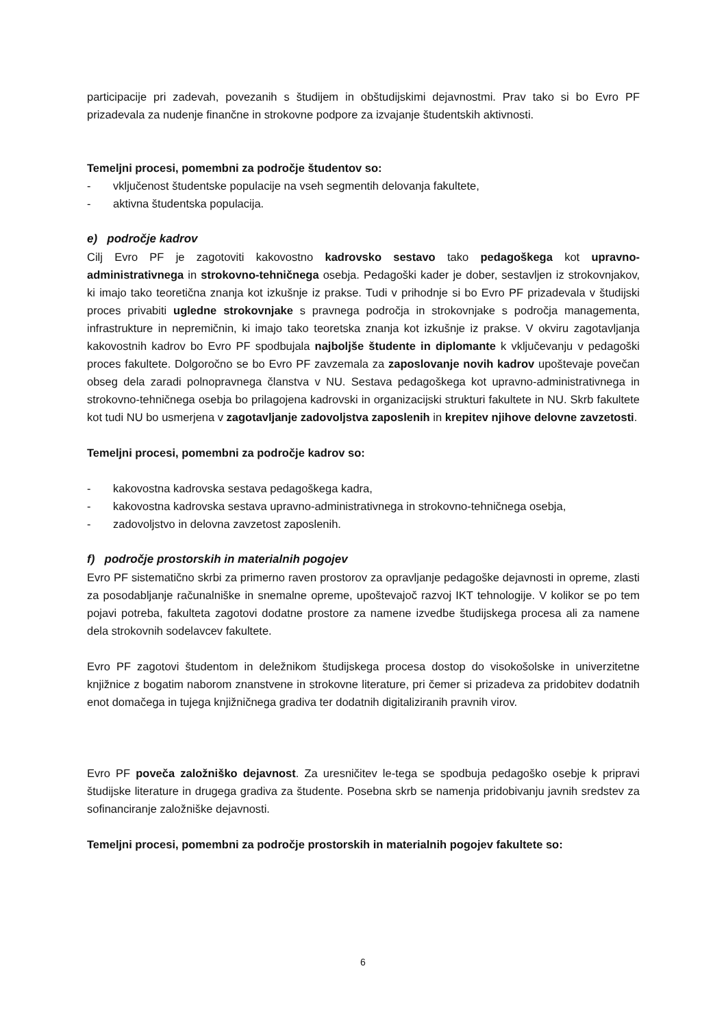participacije pri zadevah, povezanih s študijem in obštudijskimi dejavnostmi. Prav tako si bo Evro PF prizadevala za nudenje finančne in strokovne podpore za izvajanje študentskih aktivnosti.
Temeljni procesi, pomembni za področje študentov so:
- vključenost študentske populacije na vseh segmentih delovanja fakultete,
- aktivna študentska populacija.
e) področje kadrov
Cilj Evro PF je zagotoviti kakovostno kadrovsko sestavo tako pedagoškega kot upravno-administrativnega in strokovno-tehničnega osebja. Pedagoški kader je dober, sestavljen iz strokovnjakov, ki imajo tako teoretična znanja kot izkušnje iz prakse. Tudi v prihodnje si bo Evro PF prizadevala v študijski proces privabiti ugledne strokovnjake s pravnega področja in strokovnjake s področja managementa, infrastrukture in nepremičnin, ki imajo tako teoretska znanja kot izkušnje iz prakse. V okviru zagotavljanja kakovostnih kadrov bo Evro PF spodbujala najboljše študente in diplomante k vključevanju v pedagoški proces fakultete. Dolgoročno se bo Evro PF zavzemala za zaposlovanje novih kadrov upoštevaje povečan obseg dela zaradi polnopravnega članstva v NU. Sestava pedagoškega kot upravno-administrativnega in strokovno-tehničnega osebja bo prilagojena kadrovski in organizacijski strukturi fakultete in NU. Skrb fakultete kot tudi NU bo usmerjena v zagotavljanje zadovoljstva zaposlenih in krepitev njihove delovne zavzetosti.
Temeljni procesi, pomembni za področje kadrov so:
- kakovostna kadrovska sestava pedagoškega kadra,
- kakovostna kadrovska sestava upravno-administrativnega in strokovno-tehničnega osebja,
- zadovoljstvo in delovna zavzetost zaposlenih.
f) področje prostorskih in materialnih pogojev
Evro PF sistematično skrbi za primerno raven prostorov za opravljanje pedagoške dejavnosti in opreme, zlasti za posodabljanje računalniške in snemalne opreme, upoštevajoč razvoj IKT tehnologije. V kolikor se po tem pojavi potreba, fakulteta zagotovi dodatne prostore za namene izvedbe študijskega procesa ali za namene dela strokovnih sodelavcev fakultete.
Evro PF zagotovi študentom in deležnikom študijskega procesa dostop do visokošolske in univerzitetne knjižnice z bogatim naborom znanstvene in strokovne literature, pri čemer si prizadeva za pridobitev dodatnih enot domačega in tujega knjižničnega gradiva ter dodatnih digitaliziranih pravnih virov.
Evro PF poveča založniško dejavnost. Za uresničitev le-tega se spodbuja pedagoško osebje k pripravi študijske literature in drugega gradiva za študente. Posebna skrb se namenja pridobivanju javnih sredstev za sofinanciranje založniške dejavnosti.
Temeljni procesi, pomembni za področje prostorskih in materialnih pogojev fakultete so:
6